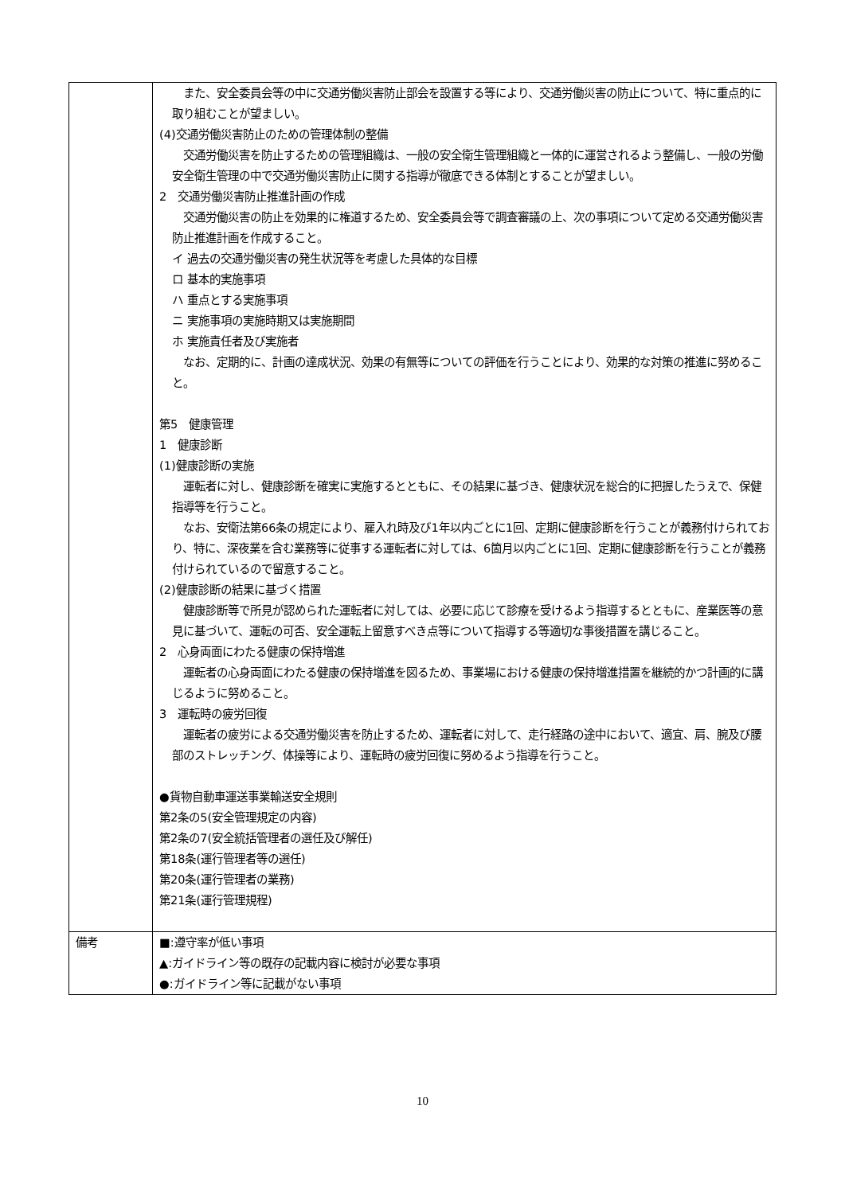| | また、安全委員会等の中に交通労働災害防止部会を設置する等により、交通労働災害の防止について、特に重点的に取り組むことが望ましい。 (4)交通労働災害防止のための管理体制の整備 交通労働災害を防止するための管理組織は、一般の安全衛生管理組織と一体的に運営されるよう整備し、一般の労働安全衛生管理の中で交通労働災害防止に関する指導が徹底できる体制とすることが望ましい。 2 交通労働災害防止推進計画の作成 交通労働災害の防止を効果的に権道するため、安全委員会等で調査審議の上、次の事項について定める交通労働災害防止推進計画を作成すること。 イ 過去の交通労働災害の発生状況等を考慮した具体的な目標 ロ 基本的実施事項 ハ 重点とする実施事項 ニ 実施事項の実施時期又は実施期間 ホ 実施責任者及び実施者 なお、定期的に、計画の達成状況、効果の有無等についての評価を行うことにより、効果的な対策の推進に努めること。 第5 健康管理 1 健康診断 (1)健康診断の実施 運転者に対し、健康診断を確実に実施するとともに、その結果に基づき、健康状況を総合的に把握したうえで、保健指導等を行うこと。 なお、安衛法第66条の規定により、雇入れ時及び1年以内ごとに1回、定期に健康診断を行うことが義務付けられており、特に、深夜業を含む業務等に従事する運転者に対しては、6箇月以内ごとに1回、定期に健康診断を行うことが義務付けられているので留意すること。 (2)健康診断の結果に基づく措置 健康診断等で所見が認められた運転者に対しては、必要に応じて診療を受けるよう指導するとともに、産業医等の意見に基づいて、運転の可否、安全運転上留意すべき点等について指導する等適切な事後措置を講じること。 2 心身両面にわたる健康の保持増進 運転者の心身両面にわたる健康の保持増進を図るため、事業場における健康の保持増進措置を継続的かつ計画的に講じるように努めること。 3 運転時の疲労回復 運転者の疲労による交通労働災害を防止するため、運転者に対して、走行経路の途中において、適宜、肩、腕及び腰部のストレッチング、体操等により、運転時の疲労回復に努めるよう指導を行うこと。 ●貨物自動車運送事業輸送安全規則 第2条の5(安全管理規定の内容) 第2条の7(安全統括管理者の選任及び解任) 第18条(運行管理者等の選任) 第20条(運行管理者の業務) 第21条(運行管理規程) |
| 備考 | ■:遵守率が低い事項 ▲:ガイドライン等の既存の記載内容に検討が必要な事項 ●:ガイドライン等に記載がない事項 |
10